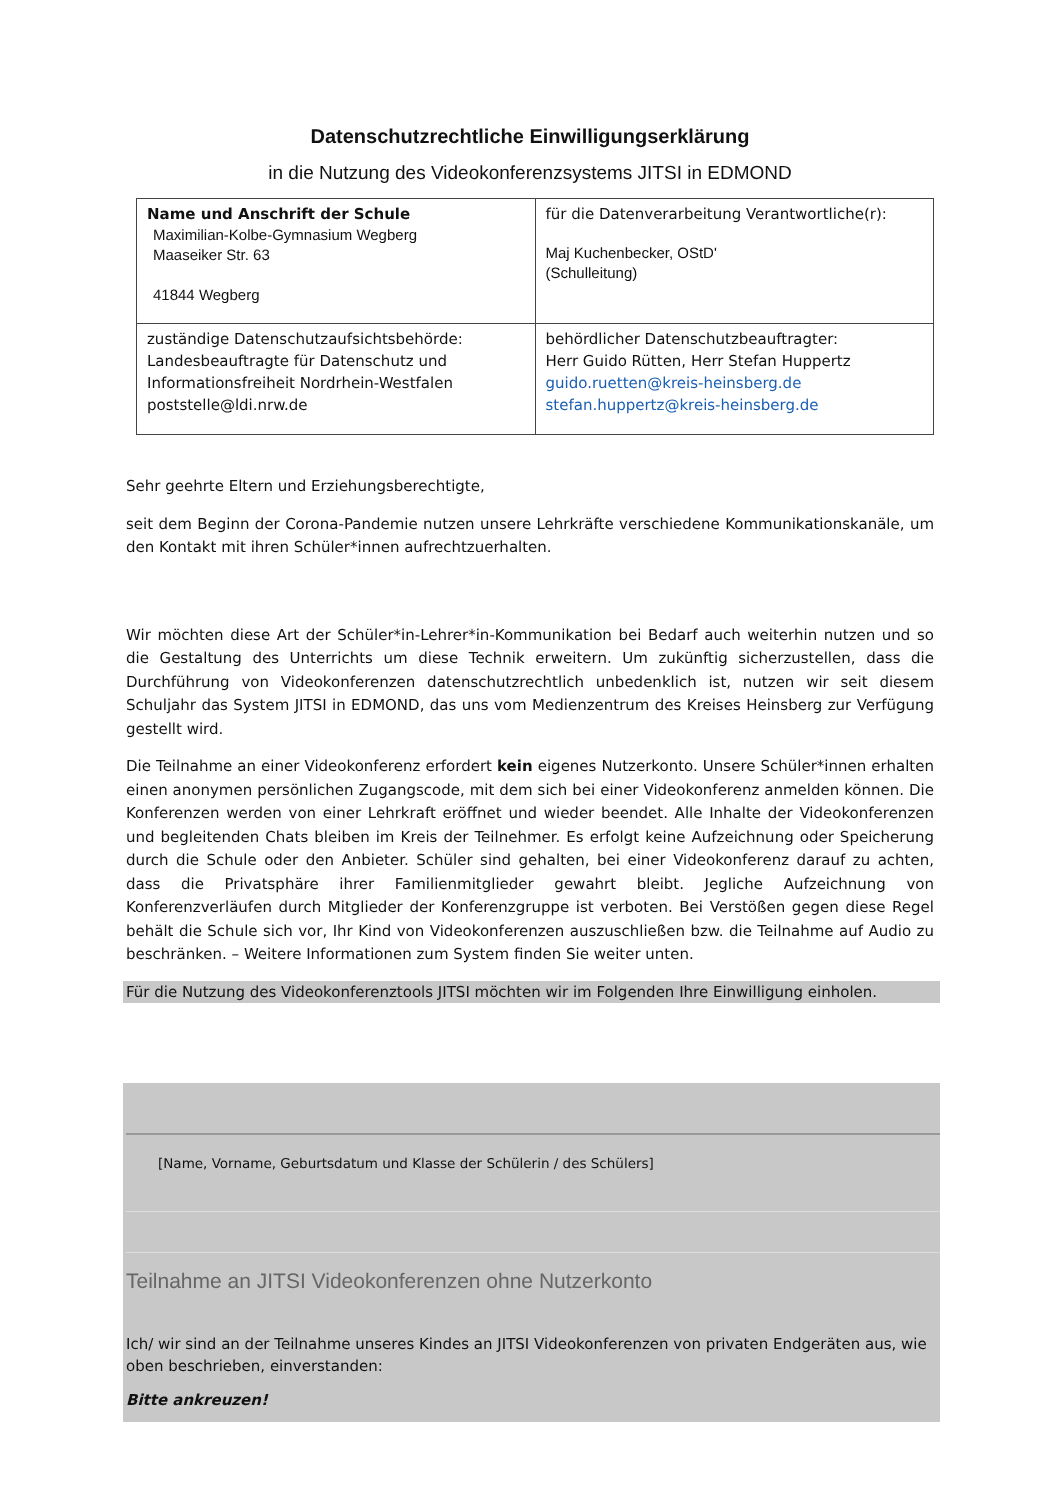Datenschutzrechtliche Einwilligungserklärung
in die Nutzung des Videokonferenzsystems JITSI in EDMOND
| Name und Anschrift der Schule Maximilian-Kolbe-Gymnasium Wegberg Maaseiker Str. 63 41844 Wegberg | für die Datenverarbeitung Verantwortliche(r): Maj Kuchenbecker, OStD' (Schulleitung) |
| zuständige Datenschutzaufsichtsbehörde: Landesbeauftragte für Datenschutz und Informationsfreiheit Nordrhein-Westfalen poststelle@ldi.nrw.de | behördlicher Datenschutzbeauftragter: Herr Guido Rütten, Herr Stefan Huppertz guido.ruetten@kreis-heinsberg.de stefan.huppertz@kreis-heinsberg.de |
Sehr geehrte Eltern und Erziehungsberechtigte,
seit dem Beginn der Corona-Pandemie nutzen unsere Lehrkräfte verschiedene Kommunikationskanäle, um den Kontakt mit ihren Schüler*innen aufrechtzuerhalten.
Wir möchten diese Art der Schüler*in-Lehrer*in-Kommunikation bei Bedarf auch weiterhin nutzen und so die Gestaltung des Unterrichts um diese Technik erweitern. Um zukünftig sicherzustellen, dass die Durchführung von Videokonferenzen datenschutzrechtlich unbedenklich ist, nutzen wir seit diesem Schuljahr das System JITSI in EDMOND, das uns vom Medienzentrum des Kreises Heinsberg zur Verfügung gestellt wird.
Die Teilnahme an einer Videokonferenz erfordert kein eigenes Nutzerkonto. Unsere Schüler*innen erhalten einen anonymen persönlichen Zugangscode, mit dem sich bei einer Videokonferenz anmelden können. Die Konferenzen werden von einer Lehrkraft eröffnet und wieder beendet. Alle Inhalte der Videokonferenzen und begleitenden Chats bleiben im Kreis der Teilnehmer. Es erfolgt keine Aufzeichnung oder Speicherung durch die Schule oder den Anbieter. Schüler sind gehalten, bei einer Videokonferenz darauf zu achten, dass die Privatsphäre ihrer Familienmitglieder gewahrt bleibt. Jegliche Aufzeichnung von Konferenzverläufen durch Mitglieder der Konferenzgruppe ist verboten. Bei Verstößen gegen diese Regel behält die Schule sich vor, Ihr Kind von Videokonferenzen auszuschließen bzw. die Teilnahme auf Audio zu beschränken. – Weitere Informationen zum System finden Sie weiter unten.
Für die Nutzung des Videokonferenztools JITSI möchten wir im Folgenden Ihre Einwilligung einholen.
[Name, Vorname, Geburtsdatum und Klasse der Schülerin / des Schülers]
Teilnahme an JITSI Videokonferenzen ohne Nutzerkonto
Ich/ wir sind an der Teilnahme unseres Kindes an JITSI Videokonferenzen von privaten Endgeräten aus, wie oben beschrieben, einverstanden:
Bitte ankreuzen!